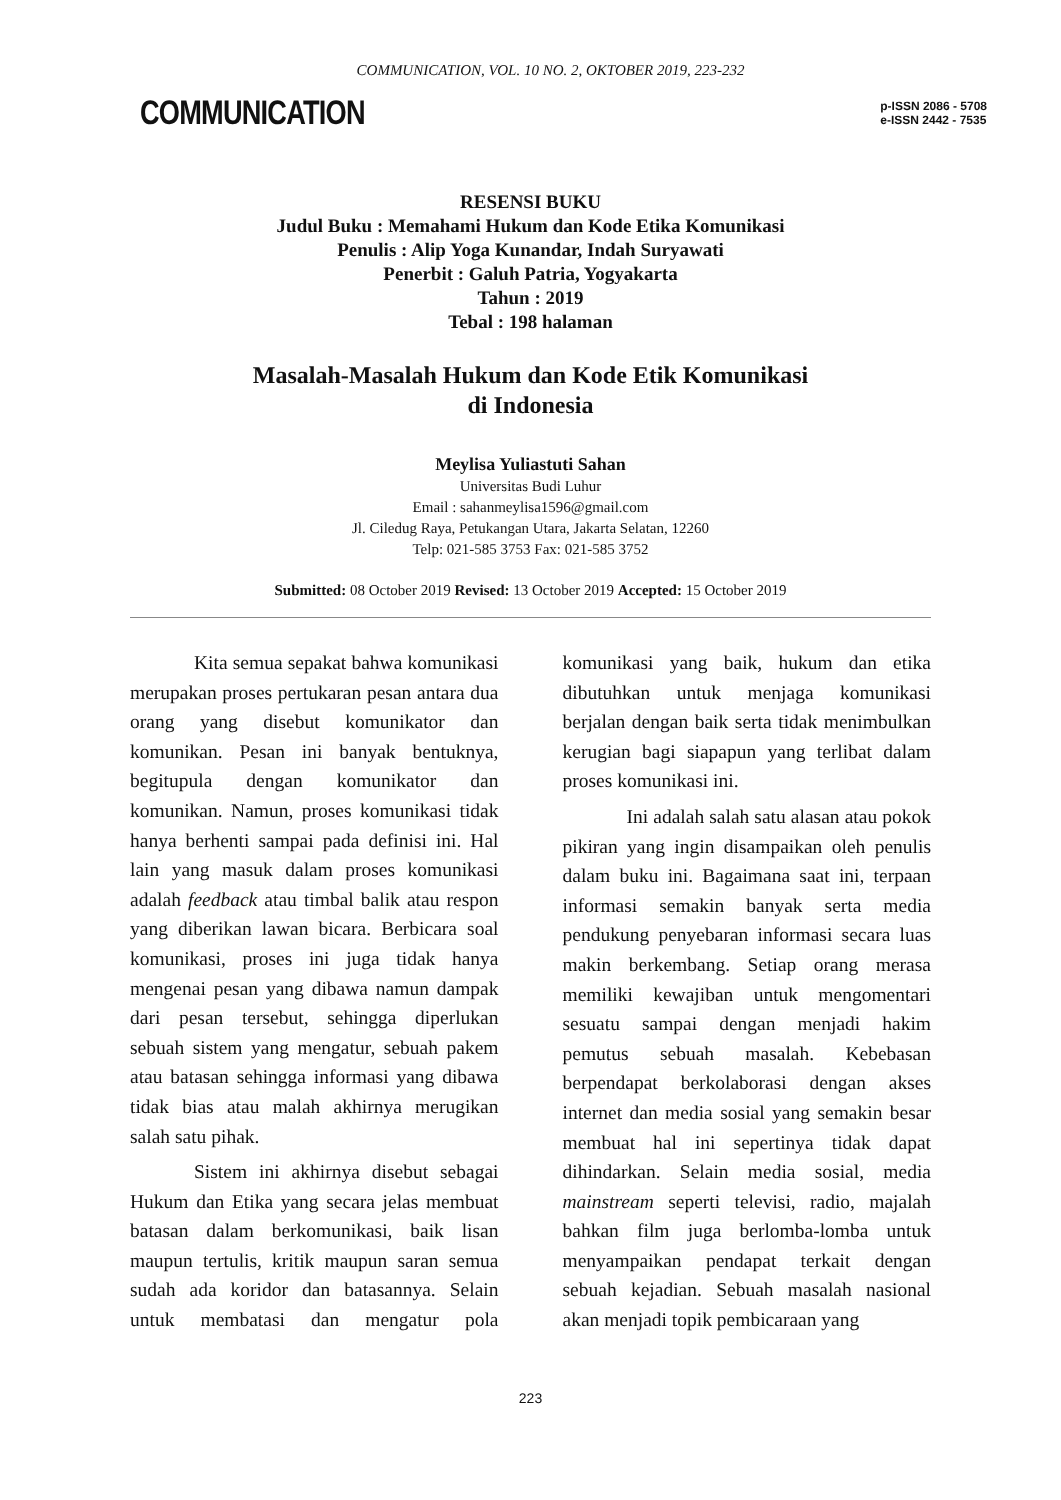COMMUNICATION, VOL. 10 NO. 2, OKTOBER 2019, 223-232
COMMUNICATION
p-ISSN 2086 - 5708
e-ISSN 2442 - 7535
RESENSI BUKU
Judul Buku : Memahami Hukum dan Kode Etika Komunikasi
Penulis : Alip Yoga Kunandar, Indah Suryawati
Penerbit : Galuh Patria, Yogyakarta
Tahun : 2019
Tebal : 198 halaman
Masalah-Masalah Hukum dan Kode Etik Komunikasi
di Indonesia
Meylisa Yuliastuti Sahan
Universitas Budi Luhur
Email : sahanmeylisa1596@gmail.com
Jl. Ciledug Raya, Petukangan Utara, Jakarta Selatan, 12260
Telp: 021-585 3753 Fax: 021-585 3752
Submitted: 08 October 2019 Revised: 13 October 2019 Accepted: 15 October 2019
Kita semua sepakat bahwa komunikasi merupakan proses pertukaran pesan antara dua orang yang disebut komunikator dan komunikan. Pesan ini banyak bentuknya, begitupula dengan komunikator dan komunikan. Namun, proses komunikasi tidak hanya berhenti sampai pada definisi ini. Hal lain yang masuk dalam proses komunikasi adalah feedback atau timbal balik atau respon yang diberikan lawan bicara. Berbicara soal komunikasi, proses ini juga tidak hanya mengenai pesan yang dibawa namun dampak dari pesan tersebut, sehingga diperlukan sebuah sistem yang mengatur, sebuah pakem atau batasan sehingga informasi yang dibawa tidak bias atau malah akhirnya merugikan salah satu pihak.
Sistem ini akhirnya disebut sebagai Hukum dan Etika yang secara jelas membuat batasan dalam berkomunikasi, baik lisan maupun tertulis, kritik maupun saran semua sudah ada koridor dan batasannya. Selain untuk membatasi dan mengatur pola komunikasi yang baik, hukum dan etika dibutuhkan untuk menjaga komunikasi berjalan dengan baik serta tidak menimbulkan kerugian bagi siapapun yang terlibat dalam proses komunikasi ini.
Ini adalah salah satu alasan atau pokok pikiran yang ingin disampaikan oleh penulis dalam buku ini. Bagaimana saat ini, terpaan informasi semakin banyak serta media pendukung penyebaran informasi secara luas makin berkembang. Setiap orang merasa memiliki kewajiban untuk mengomentari sesuatu sampai dengan menjadi hakim pemutus sebuah masalah. Kebebasan berpendapat berkolaborasi dengan akses internet dan media sosial yang semakin besar membuat hal ini sepertinya tidak dapat dihindarkan. Selain media sosial, media mainstream seperti televisi, radio, majalah bahkan film juga berlomba-lomba untuk menyampaikan pendapat terkait dengan sebuah kejadian. Sebuah masalah nasional akan menjadi topik pembicaraan yang
223